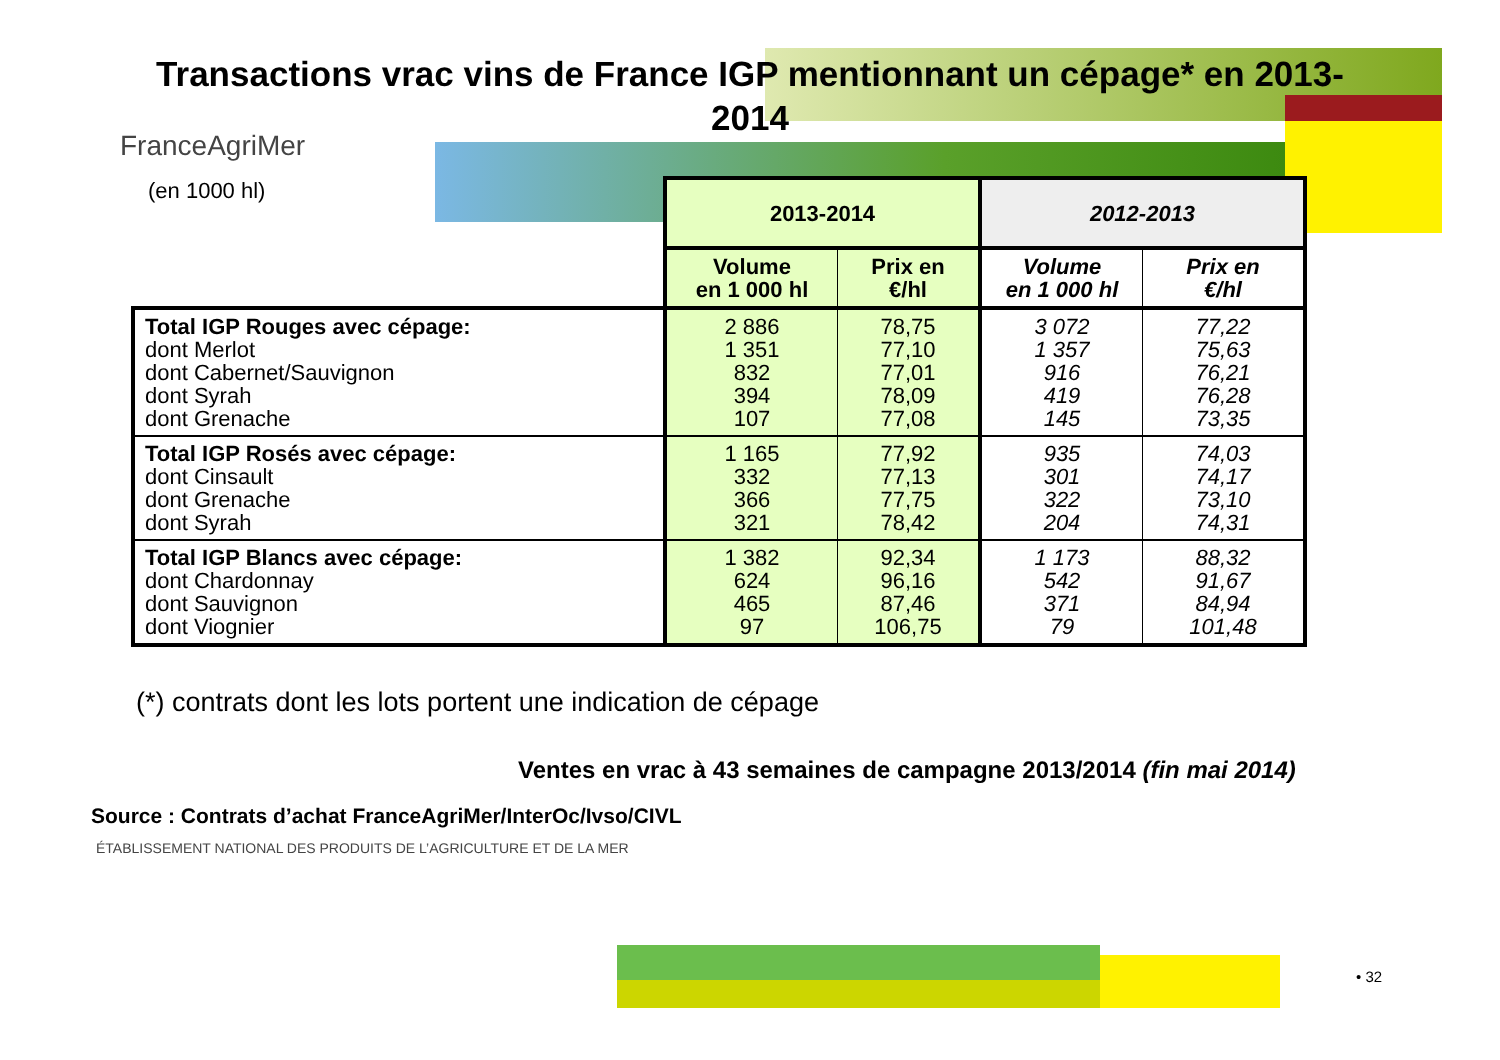Transactions vrac vins de France IGP mentionnant un cépage* en 2013-2014
FranceAgriMer
(en 1000 hl)
| | 2013-2014 | | 2012-2013 | |
| --- | --- | --- | --- | --- |
| | Volume en 1 000 hl | Prix en €/hl | Volume en 1 000 hl | Prix en €/hl |
| Total IGP Rouges avec cépage: dont Merlot dont Cabernet/Sauvignon dont Syrah dont Grenache | 2 886 1 351 832 394 107 | 78,75 77,10 77,01 78,09 77,08 | 3 072 1 357 916 419 145 | 77,22 75,63 76,21 76,28 73,35 |
| Total IGP Rosés avec cépage: dont Cinsault dont Grenache dont Syrah | 1 165 332 366 321 | 77,92 77,13 77,75 78,42 | 935 301 322 204 | 74,03 74,17 73,10 74,31 |
| Total IGP Blancs avec cépage: dont Chardonnay dont Sauvignon dont Viognier | 1 382 624 465 97 | 92,34 96,16 87,46 106,75 | 1 173 542 371 79 | 88,32 91,67 84,94 101,48 |
(*) contrats dont les lots portent une indication de cépage
Ventes en vrac à 43 semaines de campagne 2013/2014 (fin mai 2014)
Source : Contrats d’achat FranceAgriMer/InterOc/Ivso/CIVL
ÉTABLISSEMENT NATIONAL DES PRODUITS DE L’AGRICULTURE ET DE LA MER
• 32